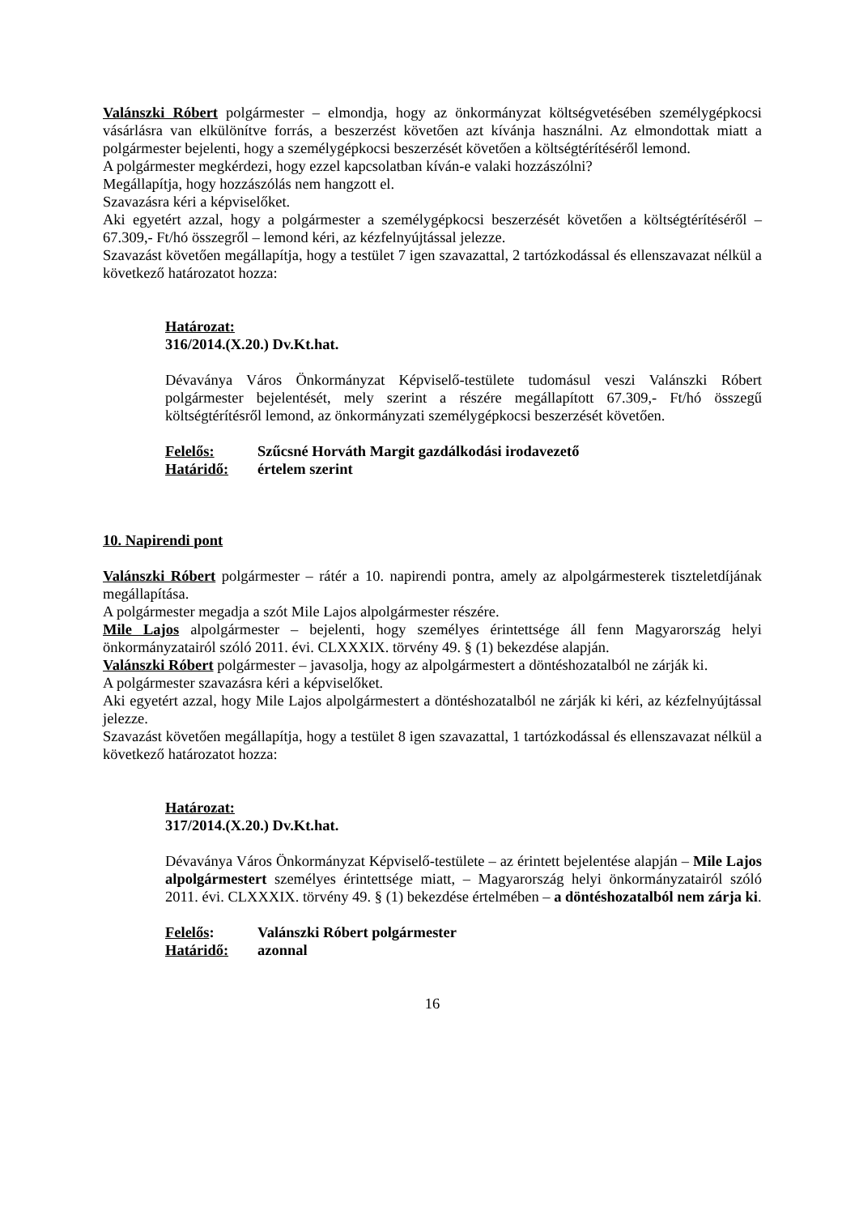Valánszki Róbert polgármester – elmondja, hogy az önkormányzat költségvetésében személygépkocsi vásárlásra van elkülönítve forrás, a beszerzést követően azt kívánja használni. Az elmondottak miatt a polgármester bejelenti, hogy a személygépkocsi beszerzését követően a költségtérítéséről lemond.
A polgármester megkérdezi, hogy ezzel kapcsolatban kíván-e valaki hozzászólni?
Megállapítja, hogy hozzászólás nem hangzott el.
Szavazásra kéri a képviselőket.
Aki egyetért azzal, hogy a polgármester a személygépkocsi beszerzését követően a költségtérítéséről – 67.309,- Ft/hó összegről – lemond kéri, az kézfelnyújtással jelezze.
Szavazást követően megállapítja, hogy a testület 7 igen szavazattal, 2 tartózkodással és ellenszavazat nélkül a következő határozatot hozza:
Határozat:
316/2014.(X.20.) Dv.Kt.hat.
Dévaványa Város Önkormányzat Képviselő-testülete tudomásul veszi Valánszki Róbert polgármester bejelentését, mely szerint a részére megállapított 67.309,- Ft/hó összegű költségtérítésről lemond, az önkormányzati személygépkocsi beszerzését követően.
Felelős: Szűcsné Horváth Margit gazdálkodási irodavezető
Határidő: értelem szerint
10. Napirendi pont
Valánszki Róbert polgármester – rátér a 10. napirendi pontra, amely az alpolgármesterek tiszteletdíjának megállapítása.
A polgármester megadja a szót Mile Lajos alpolgármester részére.
Mile Lajos alpolgármester – bejelenti, hogy személyes érintettsége áll fenn Magyarország helyi önkormányzatairól szóló 2011. évi. CLXXXIX. törvény 49. § (1) bekezdése alapján.
Valánszki Róbert polgármester – javasolja, hogy az alpolgármestert a döntéshozatalból ne zárják ki.
A polgármester szavazásra kéri a képviselőket.
Aki egyetért azzal, hogy Mile Lajos alpolgármestert a döntéshozatalból ne zárják ki kéri, az kézfelnyújtással jelezze.
Szavazást követően megállapítja, hogy a testület 8 igen szavazattal, 1 tartózkodással és ellenszavazat nélkül a következő határozatot hozza:
Határozat:
317/2014.(X.20.) Dv.Kt.hat.
Dévaványa Város Önkormányzat Képviselő-testülete – az érintett bejelentése alapján – Mile Lajos alpolgármestert személyes érintettsége miatt, – Magyarország helyi önkormányzatairól szóló 2011. évi. CLXXXIX. törvény 49. § (1) bekezdése értelmében – a döntéshozatalból nem zárja ki.
Felelős: Valánszki Róbert polgármester
Határidő: azonnal
16